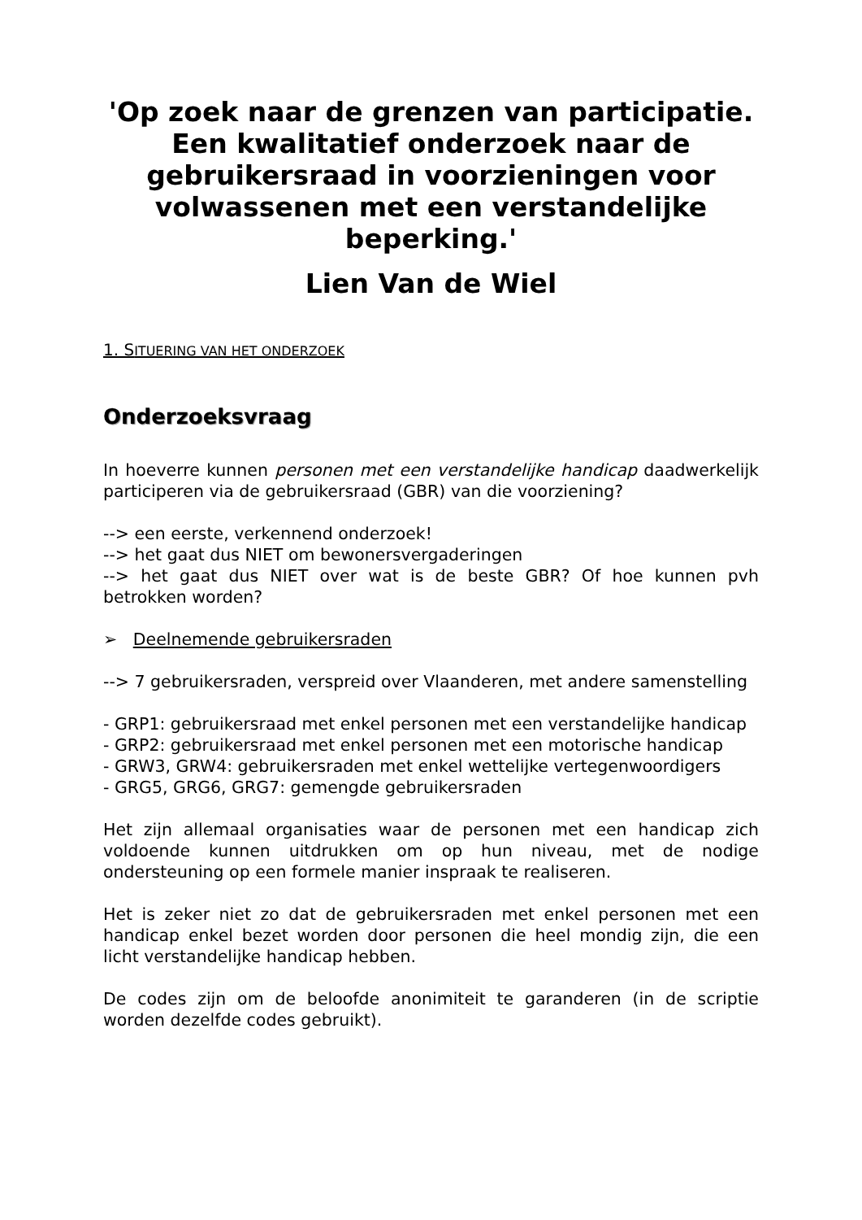'Op zoek naar de grenzen van participatie. Een kwalitatief onderzoek naar de gebruikersraad in voorzieningen voor volwassenen met een verstandelijke beperking.'
Lien Van de Wiel
1. SITUERING VAN HET ONDERZOEK
Onderzoeksvraag
In hoeverre kunnen personen met een verstandelijke handicap daadwerkelijk participeren via de gebruikersraad (GBR) van die voorziening?
--> een eerste, verkennend onderzoek!
--> het gaat dus NIET om bewonersvergaderingen
--> het gaat dus NIET over wat is de beste GBR? Of hoe kunnen pvh betrokken worden?
➢ Deelnemende gebruikersraden
--> 7 gebruikersraden, verspreid over Vlaanderen, met andere samenstelling
- GRP1: gebruikersraad met enkel personen met een verstandelijke handicap
- GRP2: gebruikersraad met enkel personen met een motorische handicap
- GRW3, GRW4: gebruikersraden met enkel wettelijke vertegenwoordigers
- GRG5, GRG6, GRG7: gemengde gebruikersraden
Het zijn allemaal organisaties waar de personen met een handicap zich voldoende kunnen uitdrukken om op hun niveau, met de nodige ondersteuning op een formele manier inspraak te realiseren.
Het is zeker niet zo dat de gebruikersraden met enkel personen met een handicap enkel bezet worden door personen die heel mondig zijn, die een licht verstandelijke handicap hebben.
De codes zijn om de beloofde anonimiteit te garanderen (in de scriptie worden dezelfde codes gebruikt).